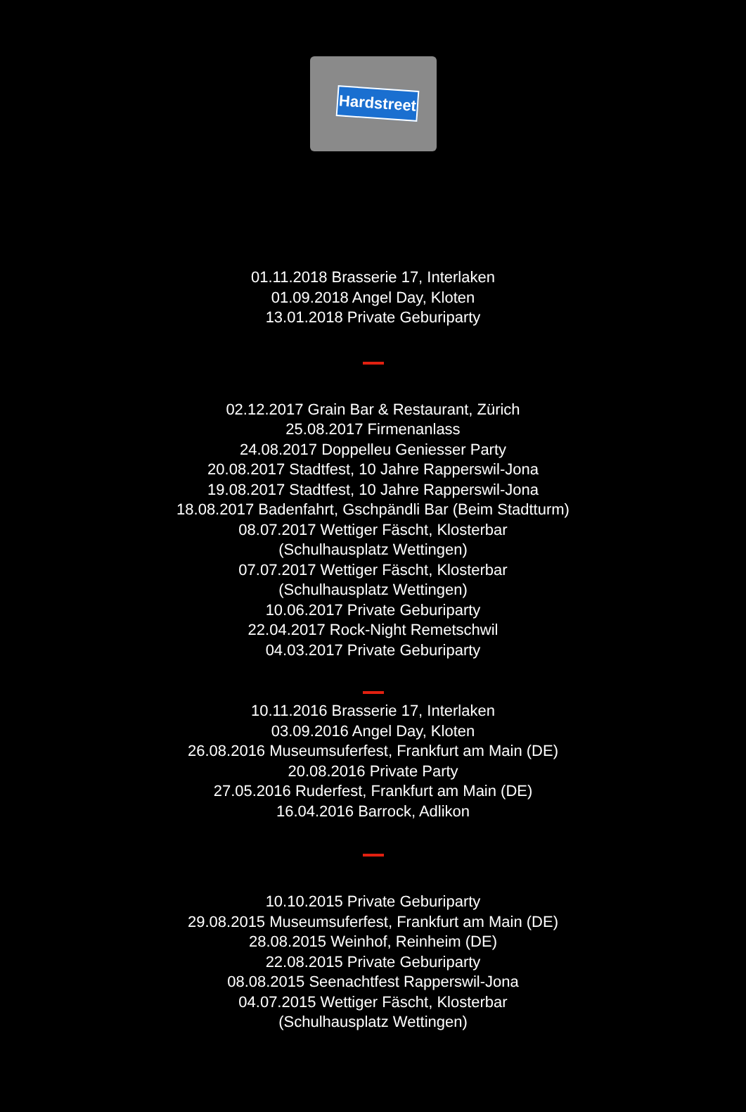Hardstreet
01.11.2018 Brasserie 17, Interlaken
01.09.2018 Angel Day, Kloten
13.01.2018 Private Geburiparty
02.12.2017 Grain Bar & Restaurant, Zürich
25.08.2017 Firmenanlass
24.08.2017 Doppelleu Geniesser Party
20.08.2017 Stadtfest, 10 Jahre Rapperswil-Jona
19.08.2017 Stadtfest, 10 Jahre Rapperswil-Jona
18.08.2017 Badenfahrt, Gschpändli Bar (Beim Stadtturm)
08.07.2017 Wettiger Fäscht, Klosterbar
(Schulhausplatz Wettingen)
07.07.2017 Wettiger Fäscht, Klosterbar
(Schulhausplatz Wettingen)
10.06.2017 Private Geburiparty
22.04.2017 Rock-Night Remetschwil
04.03.2017 Private Geburiparty
10.11.2016 Brasserie 17, Interlaken
03.09.2016 Angel Day, Kloten
26.08.2016 Museumsuferfest, Frankfurt am Main (DE)
20.08.2016 Private Party
27.05.2016 Ruderfest, Frankfurt am Main (DE)
16.04.2016 Barrock, Adlikon
10.10.2015 Private Geburiparty
29.08.2015 Museumsuferfest, Frankfurt am Main (DE)
28.08.2015 Weinhof, Reinheim (DE)
22.08.2015 Private Geburiparty
08.08.2015 Seenachtfest Rapperswil-Jona
04.07.2015 Wettiger Fäscht, Klosterbar
(Schulhausplatz Wettingen)